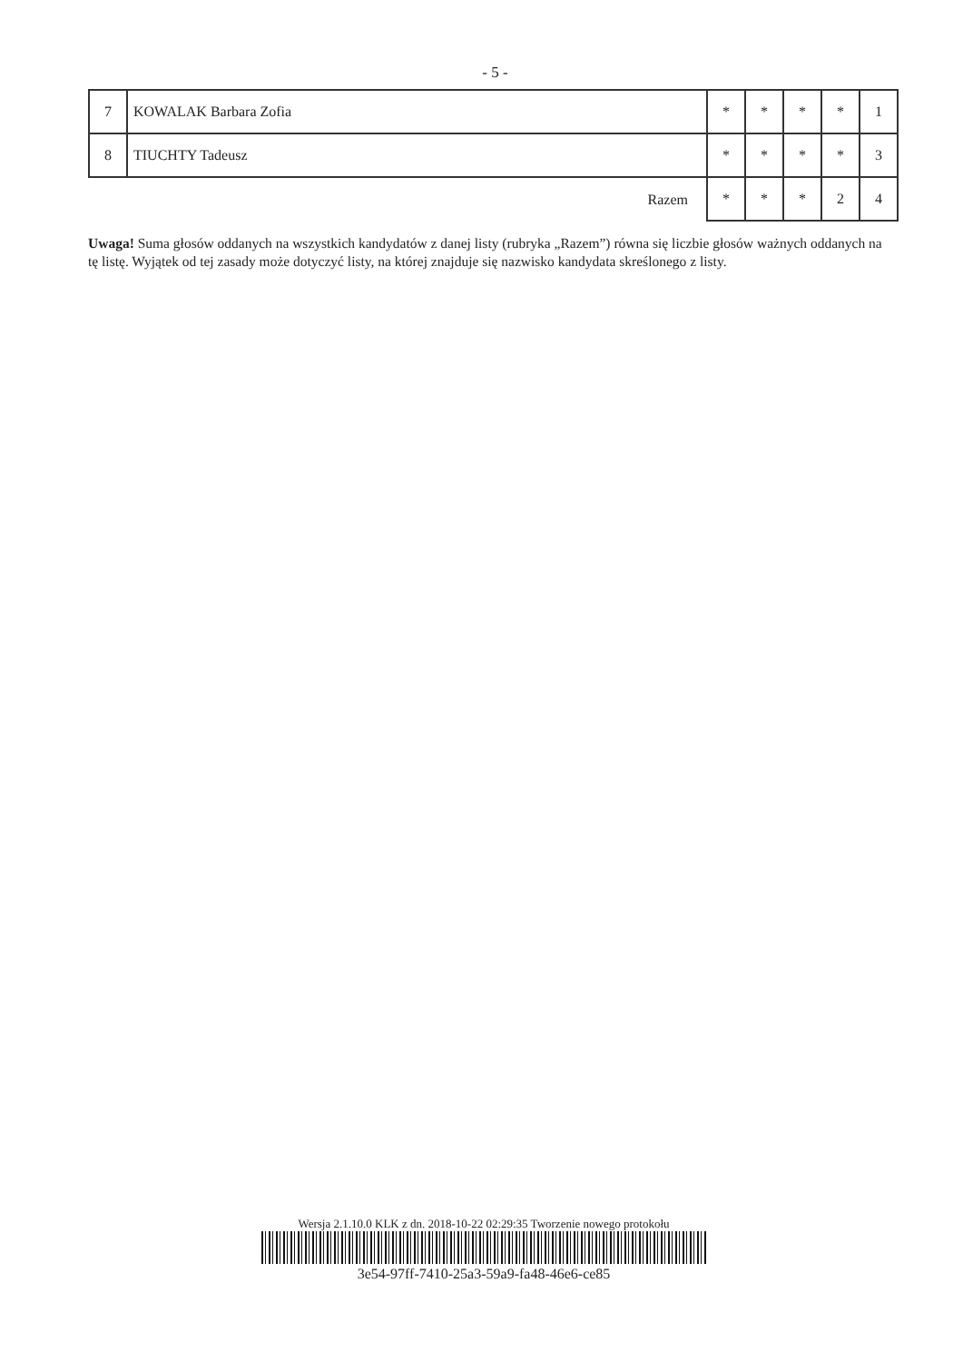- 5 -
| 7 | KOWALAK Barbara Zofia | * | * | * | * | 1 |
| 8 | TIUCHTY Tadeusz | * | * | * | * | 3 |
| Razem | | * | * | * | 2 | 4 |
Uwaga! Suma głosów oddanych na wszystkich kandydatów z danej listy (rubryka „Razem”) równa się liczbie głosów ważnych oddanych na tę listę. Wyjątek od tej zasady może dotyczyć listy, na której znajduje się nazwisko kandydata skreślonego z listy.
Wersja 2.1.10.0 KLK z dn. 2018-10-22 02:29:35 Tworzenie nowego protokołu
3e54-97ff-7410-25a3-59a9-fa48-46e6-ce85